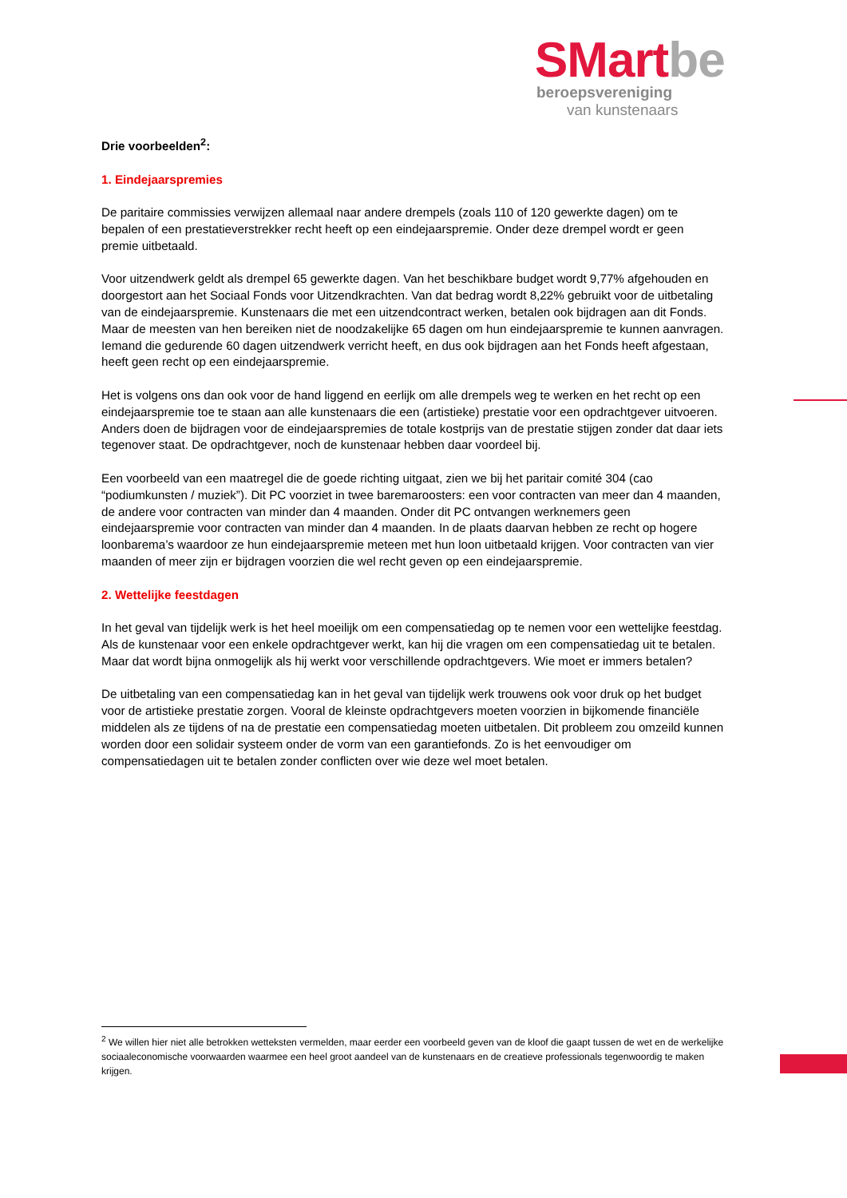SMart be
beroepsvereniging
van kunstenaars
Drie voorbeelden<sup>2</sup>:
1. Eindejaarspremies
De paritaire commissies verwijzen allemaal naar andere drempels (zoals 110 of 120 gewerkte dagen) om te bepalen of een prestatieverstrekker recht heeft op een eindejaarspremie. Onder deze drempel wordt er geen premie uitbetaald.
Voor uitzendwerk geldt als drempel 65 gewerkte dagen. Van het beschikbare budget wordt 9,77% afgehouden en doorgestort aan het Sociaal Fonds voor Uitzendkrachten. Van dat bedrag wordt 8,22% gebruikt voor de uitbetaling van de eindejaarspremie. Kunstenaars die met een uitzendcontract werken, betalen ook bijdragen aan dit Fonds. Maar de meesten van hen bereiken niet de noodzakelijke 65 dagen om hun eindejaarspremie te kunnen aanvragen. Iemand die gedurende 60 dagen uitzendwerk verricht heeft, en dus ook bijdragen aan het Fonds heeft afgestaan, heeft geen recht op een eindejaarspremie.
Het is volgens ons dan ook voor de hand liggend en eerlijk om alle drempels weg te werken en het recht op een eindejaarspremie toe te staan aan alle kunstenaars die een (artistieke) prestatie voor een opdrachtgever uitvoeren. Anders doen de bijdragen voor de eindejaarspremies de totale kostprijs van de prestatie stijgen zonder dat daar iets tegenover staat. De opdrachtgever, noch de kunstenaar hebben daar voordeel bij.
Een voorbeeld van een maatregel die de goede richting uitgaat, zien we bij het paritair comité 304 (cao “podiumkunsten / muziek”). Dit PC voorziet in twee baremaroosters: een voor contracten van meer dan 4 maanden, de andere voor contracten van minder dan 4 maanden. Onder dit PC ontvangen werknemers geen eindejaarspremie voor contracten van minder dan 4 maanden. In de plaats daarvan hebben ze recht op hogere loonbarema’s waardoor ze hun eindejaarspremie meteen met hun loon uitbetaald krijgen. Voor contracten van vier maanden of meer zijn er bijdragen voorzien die wel recht geven op een eindejaarspremie.
2. Wettelijke feestdagen
In het geval van tijdelijk werk is het heel moeilijk om een compensatiedag op te nemen voor een wettelijke feestdag. Als de kunstenaar voor een enkele opdrachtgever werkt, kan hij die vragen om een compensatiedag uit te betalen. Maar dat wordt bijna onmogelijk als hij werkt voor verschillende opdrachtgevers. Wie moet er immers betalen?
De uitbetaling van een compensatiedag kan in het geval van tijdelijk werk trouwens ook voor druk op het budget voor de artistieke prestatie zorgen. Vooral de kleinste opdrachtgevers moeten voorzien in bijkomende financiële middelen als ze tijdens of na de prestatie een compensatiedag moeten uitbetalen. Dit probleem zou omzeild kunnen worden door een solidair systeem onder de vorm van een garantiefonds. Zo is het eenvoudiger om compensatiedagen uit te betalen zonder conflicten over wie deze wel moet betalen.
<sup>2</sup> We willen hier niet alle betrokken wetteksten vermelden, maar eerder een voorbeeld geven van de kloof die gaapt tussen de wet en de werkelijke sociaaleconomische voorwaarden waarmee een heel groot aandeel van de kunstenaars en de creatieve professionals tegenwoordig te maken krijgen.